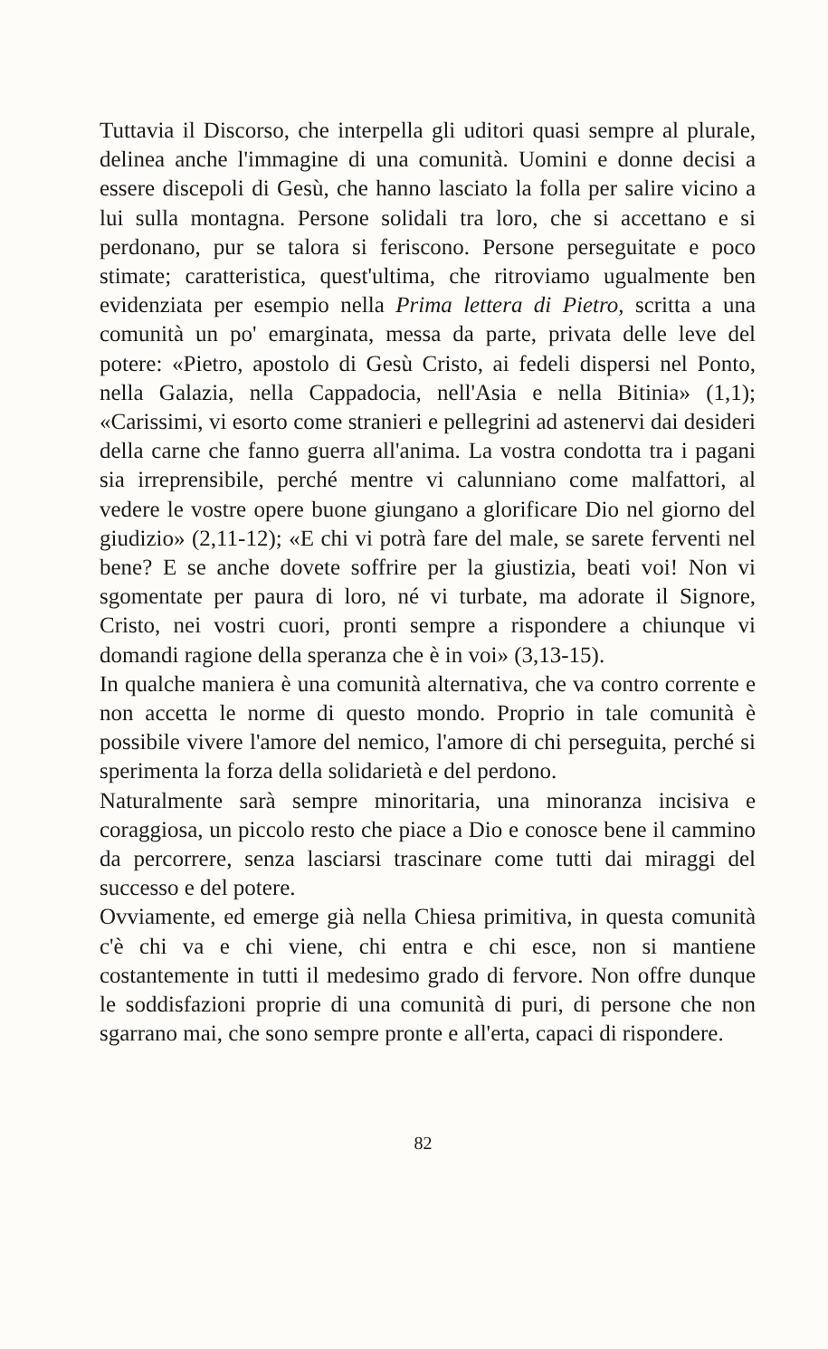Tuttavia il Discorso, che interpella gli uditori quasi sempre al plurale, delinea anche l'immagine di una comunità. Uomini e donne decisi a essere discepoli di Gesù, che hanno lasciato la folla per salire vicino a lui sulla montagna. Persone solidali tra loro, che si accettano e si perdonano, pur se talora si feriscono. Persone perseguitate e poco stimate; caratteristica, quest'ultima, che ritroviamo ugualmente ben evidenziata per esempio nella Prima lettera di Pietro, scritta a una comunità un po' emarginata, messa da parte, privata delle leve del potere: «Pietro, apostolo di Gesù Cristo, ai fedeli dispersi nel Ponto, nella Galazia, nella Cappadocia, nell'Asia e nella Bitinia» (1,1); «Carissimi, vi esorto come stranieri e pellegrini ad astenervi dai desideri della carne che fanno guerra all'anima. La vostra condotta tra i pagani sia irreprensibile, perché mentre vi calunniano come malfattori, al vedere le vostre opere buone giungano a glorificare Dio nel giorno del giudizio» (2,11-12); «E chi vi potrà fare del male, se sarete ferventi nel bene? E se anche dovete soffrire per la giustizia, beati voi! Non vi sgomentate per paura di loro, né vi turbate, ma adorate il Signore, Cristo, nei vostri cuori, pronti sempre a rispondere a chiunque vi domandi ragione della speranza che è in voi» (3,13-15).
In qualche maniera è una comunità alternativa, che va contro corrente e non accetta le norme di questo mondo. Proprio in tale comunità è possibile vivere l'amore del nemico, l'amore di chi perseguita, perché si sperimenta la forza della solidarietà e del perdono.
Naturalmente sarà sempre minoritaria, una minoranza incisiva e coraggiosa, un piccolo resto che piace a Dio e conosce bene il cammino da percorrere, senza lasciarsi trascinare come tutti dai miraggi del successo e del potere.
Ovviamente, ed emerge già nella Chiesa primitiva, in questa comunità c'è chi va e chi viene, chi entra e chi esce, non si mantiene costantemente in tutti il medesimo grado di fervore. Non offre dunque le soddisfazioni proprie di una comunità di puri, di persone che non sgarrano mai, che sono sempre pronte e all'erta, capaci di rispondere.
82